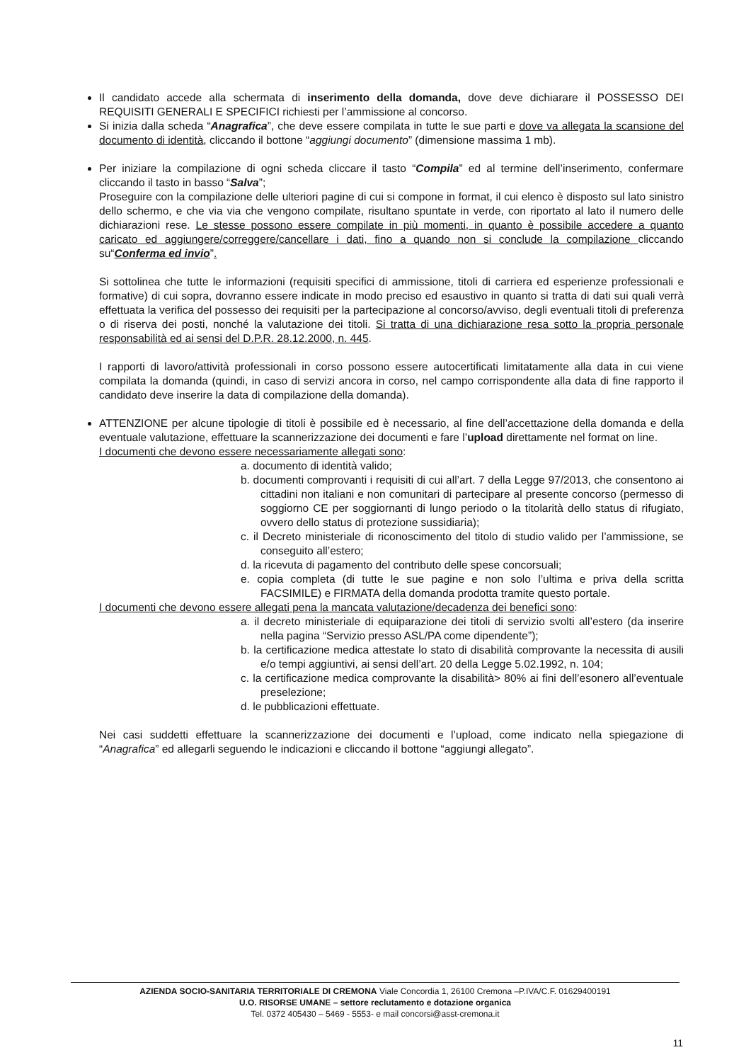Il candidato accede alla schermata di inserimento della domanda, dove deve dichiarare il POSSESSO DEI REQUISITI GENERALI E SPECIFICI richiesti per l’ammissione al concorso.
Si inizia dalla scheda “Anagrafica”, che deve essere compilata in tutte le sue parti e dove va allegata la scansione del documento di identità, cliccando il bottone “aggiungi documento” (dimensione massima 1 mb).
Per iniziare la compilazione di ogni scheda cliccare il tasto “Compila” ed al termine dell’inserimento, confermare cliccando il tasto in basso “Salva”;
Proseguire con la compilazione delle ulteriori pagine di cui si compone in format, il cui elenco è disposto sul lato sinistro dello schermo, e che via via che vengono compilate, risultano spuntate in verde, con riportato al lato il numero delle dichiarazioni rese. Le stesse possono essere compilate in più momenti, in quanto è possibile accedere a quanto caricato ed aggiungere/correggere/cancellare i dati, fino a quando non si conclude la compilazione cliccando su“Conferma ed invio”.
Si sottolinea che tutte le informazioni (requisiti specifici di ammissione, titoli di carriera ed esperienze professionali e formative) di cui sopra, dovranno essere indicate in modo preciso ed esaustivo in quanto si tratta di dati sui quali verrà effettuata la verifica del possesso dei requisiti per la partecipazione al concorso/avviso, degli eventuali titoli di preferenza o di riserva dei posti, nonché la valutazione dei titoli. Si tratta di una dichiarazione resa sotto la propria personale responsabilità ed ai sensi del D.P.R. 28.12.2000, n. 445.
I rapporti di lavoro/attività professionali in corso possono essere autocertificati limitatamente alla data in cui viene compilata la domanda (quindi, in caso di servizi ancora in corso, nel campo corrispondente alla data di fine rapporto il candidato deve inserire la data di compilazione della domanda).
ATTENZIONE per alcune tipologie di titoli è possibile ed è necessario, al fine dell’accettazione della domanda e della eventuale valutazione, effettuare la scannerizzazione dei documenti e fare l’upload direttamente nel format on line.
I documenti che devono essere necessariamente allegati sono:
a. documento di identità valido;
b. documenti comprovanti i requisiti di cui all’art. 7 della Legge 97/2013, che consentono ai cittadini non italiani e non comunitari di partecipare al presente concorso (permesso di soggiorno CE per soggiornanti di lungo periodo o la titolarità dello status di rifugiato, ovvero dello status di protezione sussidiaria);
c. il Decreto ministeriale di riconoscimento del titolo di studio valido per l’ammissione, se conseguito all’estero;
d. la ricevuta di pagamento del contributo delle spese concorsuali;
e. copia completa (di tutte le sue pagine e non solo l’ultima e priva della scritta FACSIMILE) e FIRMATA della domanda prodotta tramite questo portale.
I documenti che devono essere allegati pena la mancata valutazione/decadenza dei benefici sono:
a. il decreto ministeriale di equiparazione dei titoli di servizio svolti all’estero (da inserire nella pagina “Servizio presso ASL/PA come dipendente”);
b. la certificazione medica attestate lo stato di disabilità comprovante la necessita di ausili e/o tempi aggiuntivi, ai sensi dell’art. 20 della Legge 5.02.1992, n. 104;
c. la certificazione medica comprovante la disabilità> 80% ai fini dell’esonero all’eventuale preselezione;
d. le pubblicazioni effettuate.
Nei casi suddetti effettuare la scannerizzazione dei documenti e l’upload, come indicato nella spiegazione di “Anagrafica” ed allegarli seguendo le indicazioni e cliccando il bottone “aggiungi allegato”.
AZIENDA SOCIO-SANITARIA TERRITORIALE DI CREMONA Viale Concordia 1, 26100 Cremona –P.IVA/C.F. 01629400191
U.O. RISORSE UMANE – settore reclutamento e dotazione organica
Tel. 0372 405430 – 5469 - 5553- e mail concorsi@asst-cremona.it
11